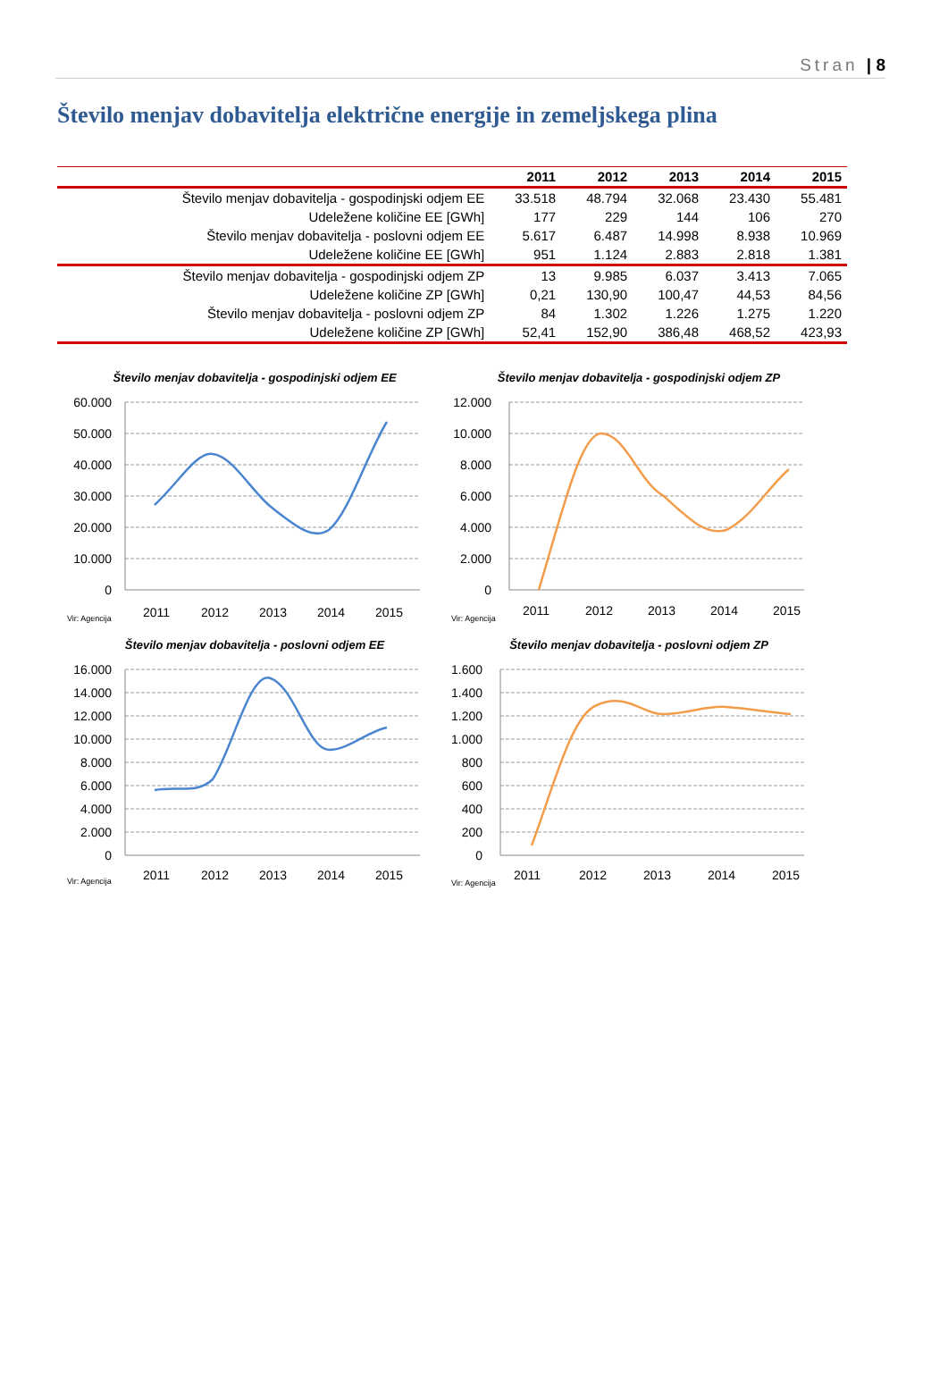Stran | 8
Število menjav dobavitelja električne energije in zemeljskega plina
| | 2011 | 2012 | 2013 | 2014 | 2015 |
| --- | --- | --- | --- | --- | --- |
| Število menjav dobavitelja - gospodinjski odjem EE | 33.518 | 48.794 | 32.068 | 23.430 | 55.481 |
| Udeležene količine EE [GWh] | 177 | 229 | 144 | 106 | 270 |
| Število menjav dobavitelja - poslovni odjem EE | 5.617 | 6.487 | 14.998 | 8.938 | 10.969 |
| Udeležene količine EE [GWh] | 951 | 1.124 | 2.883 | 2.818 | 1.381 |
| Število menjav dobavitelja - gospodinjski odjem ZP | 13 | 9.985 | 6.037 | 3.413 | 7.065 |
| Udeležene količine ZP [GWh] | 0,21 | 130,90 | 100,47 | 44,53 | 84,56 |
| Število menjav dobavitelja - poslovni odjem ZP | 84 | 1.302 | 1.226 | 1.275 | 1.220 |
| Udeležene količine ZP [GWh] | 52,41 | 152,90 | 386,48 | 468,52 | 423,93 |
Število menjav dobavitelja - gospodinjski odjem EE
60.000
50.000
40.000
30.000
20.000
10.000
0
2011
2012
2013
2014
2015
Vir: Agencija
Število menjav dobavitelja - gospodinjski odjem ZP
12.000
10.000
8.000
6.000
4.000
2.000
0
2011
2012
2013
2014
2015
Vir: Agencija
Število menjav dobavitelja - poslovni odjem EE
16.000
14.000
12.000
10.000
8.000
6.000
4.000
2.000
0
2011
2012
2013
2014
2015
Vir: Agencija
Število menjav dobavitelja - poslovni odjem ZP
1.600
1.400
1.200
1.000
800
600
400
200
0
2011
2012
2013
2014
2015
Vir: Agencija